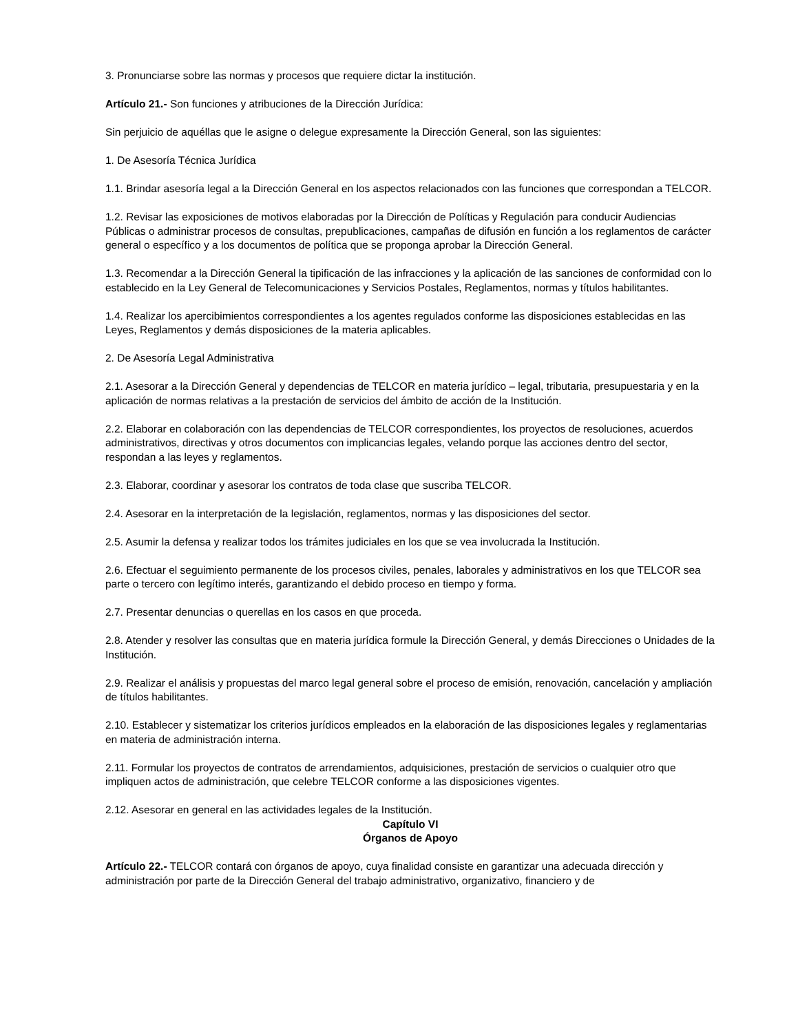3. Pronunciarse sobre las normas y procesos que requiere dictar la institución.
Artículo 21.- Son funciones y atribuciones de la Dirección Jurídica:
Sin perjuicio de aquéllas que le asigne o delegue expresamente la Dirección General, son las siguientes:
1. De Asesoría Técnica Jurídica
1.1. Brindar asesoría legal a la Dirección General en los aspectos relacionados con las funciones que correspondan a TELCOR.
1.2. Revisar las exposiciones de motivos elaboradas por la Dirección de Políticas y Regulación para conducir Audiencias Públicas o administrar procesos de consultas, prepublicaciones, campañas de difusión en función a los reglamentos de carácter general o específico y a los documentos de política que se proponga aprobar la Dirección General.
1.3. Recomendar a la Dirección General la tipificación de las infracciones y la aplicación de las sanciones de conformidad con lo establecido en la Ley General de Telecomunicaciones y Servicios Postales, Reglamentos, normas y títulos habilitantes.
1.4. Realizar los apercibimientos correspondientes a los agentes regulados conforme las disposiciones establecidas en las Leyes, Reglamentos y demás disposiciones de la materia aplicables.
2. De Asesoría Legal Administrativa
2.1. Asesorar a la Dirección General y dependencias de TELCOR en materia jurídico – legal, tributaria, presupuestaria y en la aplicación de normas relativas a la prestación de servicios del ámbito de acción de la Institución.
2.2. Elaborar en colaboración con las dependencias de TELCOR correspondientes, los proyectos de resoluciones, acuerdos administrativos, directivas y otros documentos con implicancias legales, velando porque las acciones dentro del sector, respondan a las leyes y reglamentos.
2.3. Elaborar, coordinar y asesorar los contratos de toda clase que suscriba TELCOR.
2.4. Asesorar en la interpretación de la legislación, reglamentos, normas y las disposiciones del sector.
2.5. Asumir la defensa y realizar todos los trámites judiciales en los que se vea involucrada la Institución.
2.6. Efectuar el seguimiento permanente de los procesos civiles, penales, laborales y administrativos en los que TELCOR sea parte o tercero con legítimo interés, garantizando el debido proceso en tiempo y forma.
2.7. Presentar denuncias o querellas en los casos en que proceda.
2.8. Atender y resolver las consultas que en materia jurídica formule la Dirección General, y demás Direcciones o Unidades de la Institución.
2.9. Realizar el análisis y propuestas del marco legal general sobre el proceso de emisión, renovación, cancelación y ampliación de títulos habilitantes.
2.10. Establecer y sistematizar los criterios jurídicos empleados en la elaboración de las disposiciones legales y reglamentarias en materia de administración interna.
2.11. Formular los proyectos de contratos de arrendamientos, adquisiciones, prestación de servicios o cualquier otro que impliquen actos de administración, que celebre TELCOR conforme a las disposiciones vigentes.
2.12. Asesorar en general en las actividades legales de la Institución.
Capítulo VI
Órganos de Apoyo
Artículo 22.- TELCOR contará con órganos de apoyo, cuya finalidad consiste en garantizar una adecuada dirección y administración por parte de la Dirección General del trabajo administrativo, organizativo, financiero y de